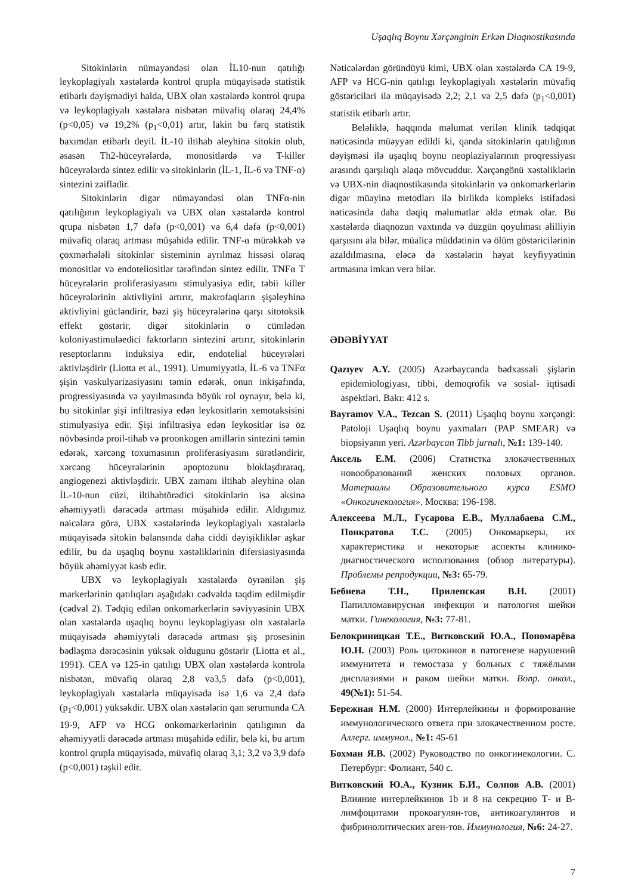Uşaqlıq Boynu Xərçənginin Erkən Diaqnostikasında
Sitokinlərin nümayəndəsi olan İL10-nun qatılığı leykoplagiyalı xəstələrdə kontrol qrupla müqayisədə statistik etibarlı dəyişmədiyi halda, UBX olan xəstələrdə kontrol qrupa və leykoplagiyalı xəstələrə nisbətən müvafiq olaraq 24,4% (p<0,05) və 19,2% (p<sub>1</sub><0,01) artır, lakin bu fərq statistik baxımdan etibarlı deyil. İL-10 iltihab əleyhinə sitokin olub, əsasən Th2-hüceyrələrdə, monositlərdə və T-killer hüceyrələrdə sintez edilir və sitokinlərin (İL-1, İL-6 və TNF-α) sintezini zəiflədir.
Sitokinlərin digər nümayəndəsi olan TNFα-nin qatılığının leykoplagiyalı və UBX olan xəstələrdə kontrol qrupa nisbətən 1,7 dəfə (p<0,001) və 6,4 dəfə (p<0,001) müvafiq olaraq artması müşahidə edilir. TNF-α mürəkkəb və çoxmərhələli sitokinlər sisteminin ayrılmaz hissəsi olaraq monositlər və endoteliositlər tərəfindən sintez edilir. TNFα T hüceyrələrin proliferasiyasını stimulyasiya edir, təbii killer hüceyrələrinin aktivliyini artırır, makrofaqların şişəleyhinə aktivliyini gücləndirir, bəzi şiş hüceyrələrinə qarşı sitotoksik effekt göstərir, digər sitokinlərin o cümlədən koloniyastimuləedici faktorların sintezini artırır, sitokinlərin reseptorlarını induksiya edir, endotelial hüceyrələri aktivləşdirir (Liotta et al., 1991). Umumiyyətlə, İL-6 və TNFα şişin vaskulyarizasiyasını təmin edərək, onun inkişafında, progressiyasında və yayılmasında böyük rol oynayır, belə ki, bu sitokinlər şişi infiltrasiya edən leykositlərin xemotaksisini stimulyasiya edir. Şişi infiltrasiya edən leykositlər isə öz növbəsində proil-tihab və proonkogen amillərin sintezini təmin edərək, xərcəng toxumasının proliferasiyasını sürətləndirir, xərcəng hüceyrələrinin apoptozunu bloklaşdıraraq, angiogenezi aktivləşdirir. UBX zamanı iltihab əleyhinə olan İL-10-nun cüzi, iltihabtörədici sitokinlərin isə əksinə əhəmiyyətli dərəcədə artması müşahidə edilir. Aldıgımız nəicələrə görə, UBX xəstələrində leykoplagiyalı xəstələrlə müqayisədə sitokin balansında daha ciddi dəyişikliklər aşkar edilir, bu da uşaqlıq boynu xəstəliklərinin difersiasiyasında böyük əhəmiyyət kəsb edir.
UBX və leykoplagiyalı xəstələrdə öyrənilən şiş markerlərinin qatılıqları aşağıdakı cədvəldə təqdim edilmişdir (cədvəl 2). Tədqiq edilən onkomarkerlərin səviyyəsinin UBX olan xəstələrdə uşaqlıq boynu leykoplagiyası oln xəstələrlə müqayisədə əhəmiyytəli dərəcədə artması şiş prosesinin bədləşmə dərəcəsinin yüksək oldugunu göstərir (Liotta et al., 1991). CEA və 125-in qatılıgı UBX olan xəstələrdə kontrola nisbətən, müvafiq olaraq 2,8 və3,5 dəfə (p<0,001), leykoplagiyalı xəstələrlə müqayisədə isə 1,6 və 2,4 dəfə (p<sub>1</sub><0,001) yüksəkdir. UBX olan xəstələrin qan serumunda CA 19-9, AFP və HCG onkomarkerlərinin qatılıgının da əhəmiyyətli dərəcədə artması müşahidə edilir, belə ki, bu artım kontrol qrupla müqayisədə, müvafiq olaraq 3,1; 3,2 və 3,9 dəfə (p<0,001) təşkil edir.
Nəticələrdən göründüyü kimi, UBX olan xəstələrdə CA 19-9, AFP və HCG-nin qatılıgı leykoplagiyalı xəstələrin müvafiq göstəriciləri ilə müqayisədə 2,2; 2,1 və 2,5 dəfə (p<sub>1</sub><0,001) statistik etibarlı artır.
Beləliklə, haqqında məlumat verilən klinik tədqiqat nəticəsində müəyyən edildi ki, qanda sitokinlərin qatılığının dəyişməsi ilə uşaqlıq boynu neoplaziyalarının proqressiyası arasındı qarşılıqlı əlaqə mövcuddur. Xərçəngönü xəstəliklərin və UBX-nin diaqnostikasında sitokinlərin və onkomarkerlərin digər müayinə metodları ilə birlikdə kompleks istifadəsi nəticəsində daha dəqiq məlumatlar əldə etmək olar. Bu xəstələrdə diaqnozun vaxtında və düzgün qoyulması əlilliyin qarşısını ala bilər, müalicə müddətinin və ölüm göstəricilərinin azaldılmasına, eləcə də xəstələrin həyat keyfiyyətinin artmasına imkan verə bilər.
ƏDƏBİYYAT
Qazıyev A.Y. (2005) Azərbaycanda bədxassəli şişlərin epidemiologiyası, tibbi, demoqrofik və sosial- iqtisadi aspektləri. Bakı: 412 s.
Bayramov V.A., Tezcan S. (2011) Uşaqlıq boynu xərçəngi: Patoloji Uşaqlıq boynu yaxmaları (PAP SMEAR) və biopsiyanın yeri. Azərbaycan Tibb jurnalı, №1: 139-140.
Аксель Е.М. (2006) Статистка злокачественных новообразований женских половых органов. Материалы Образовательного курса ESMO «Онкогинекология». Москва: 196-198.
Алексеева М.Л., Гусарова Е.В., Муллабаева С.М., Понкратова Т.С. (2005) Онкомаркеры, их характеристика и некоторые аспекты клинико-диагностического исползования (обзор литературы). Проблемы репродукции, №3: 65-79.
Бебнева Т.Н., Прилепская В.Н. (2001) Папилломавирусная инфекция и патология шейки матки. Гинекология, №3: 77-81.
Белокриницкая Т.Е., Витковский Ю.А., Пономарёва Ю.Н. (2003) Роль цитокинов в патогенезе нарушений иммунитета и гемостаза у больных с тяжёлыми дисплазиями и раком шейки матки. Вопр. онкол., 49(№1): 51-54.
Бережная Н.М. (2000) Интерлейкины и формирование иммунологического ответа при злокачественном росте. Аллерг. иммунол., №1: 45-61
Бохман Я.В. (2002) Руководство по онкогинекологии. С. Петербург: Фолиант, 540 с.
Витковский Ю.А., Кузник Б.И., Солпов А.В. (2001) Влияние интерлейкинов 1b и 8 на секрецию Т- и В-лимфоцитами прокоагулян-тов, антикоагулянтов и фибринолитических аген-тов. Иммунология, №6: 24-27.
7